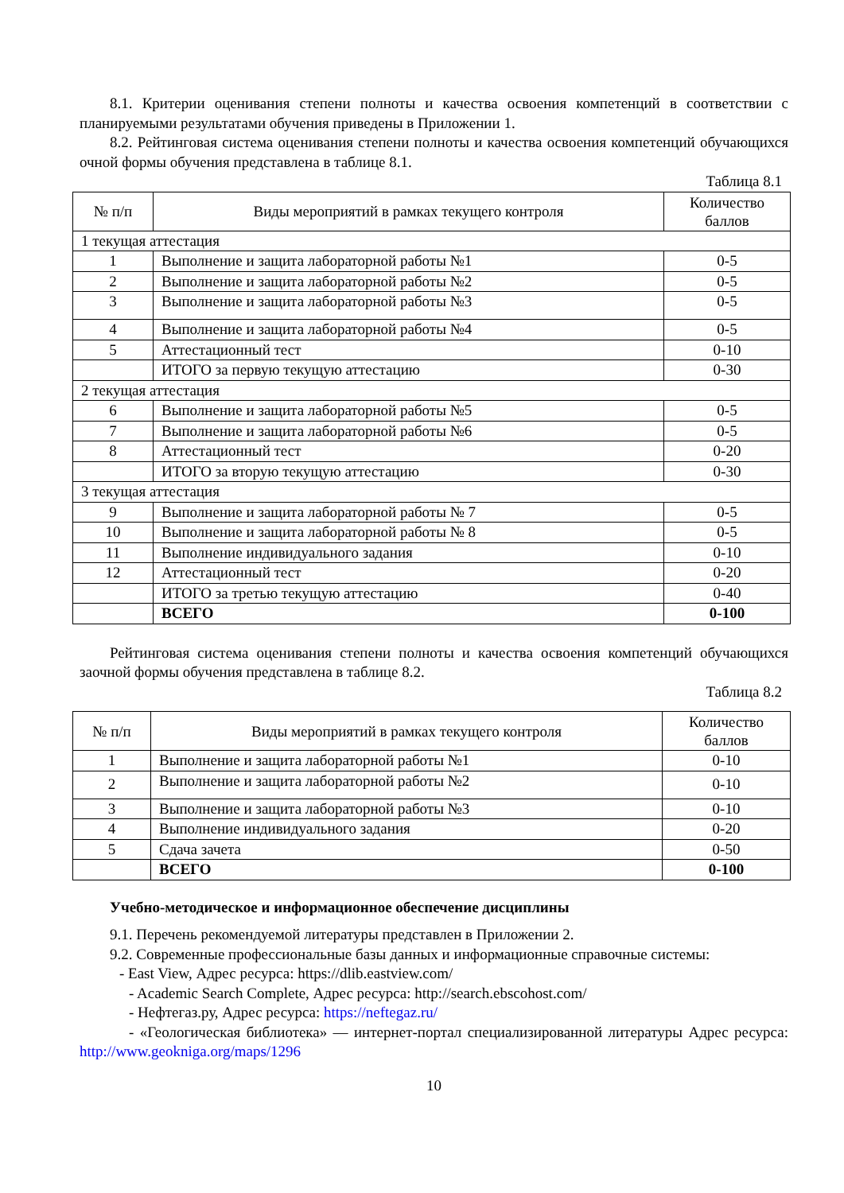8.1. Критерии оценивания степени полноты и качества освоения компетенций в соответствии с планируемыми результатами обучения приведены в Приложении 1.
8.2. Рейтинговая система оценивания степени полноты и качества освоения компетенций обучающихся очной формы обучения представлена в таблице 8.1.
Таблица 8.1
| № п/п | Виды мероприятий в рамках текущего контроля | Количество баллов |
| --- | --- | --- |
| 1 текущая аттестация | | |
| 1 | Выполнение и защита лабораторной работы №1 | 0-5 |
| 2 | Выполнение и защита лабораторной работы №2 | 0-5 |
| 3 | Выполнение и защита лабораторной работы №3 | 0-5 |
| 4 | Выполнение и защита лабораторной работы №4 | 0-5 |
| 5 | Аттестационный тест | 0-10 |
| | ИТОГО за первую текущую аттестацию | 0-30 |
| 2 текущая аттестация | | |
| 6 | Выполнение и защита лабораторной работы №5 | 0-5 |
| 7 | Выполнение и защита лабораторной работы №6 | 0-5 |
| 8 | Аттестационный тест | 0-20 |
| | ИТОГО за вторую текущую аттестацию | 0-30 |
| 3 текущая аттестация | | |
| 9 | Выполнение и защита лабораторной работы № 7 | 0-5 |
| 10 | Выполнение и защита лабораторной работы № 8 | 0-5 |
| 11 | Выполнение индивидуального задания | 0-10 |
| 12 | Аттестационный тест | 0-20 |
| | ИТОГО за третью текущую аттестацию | 0-40 |
| | ВСЕГО | 0-100 |
Рейтинговая система оценивания степени полноты и качества освоения компетенций обучающихся заочной формы обучения представлена в таблице 8.2.
Таблица 8.2
| № п/п | Виды мероприятий в рамках текущего контроля | Количество баллов |
| --- | --- | --- |
| 1 | Выполнение и защита лабораторной работы №1 | 0-10 |
| 2 | Выполнение и защита лабораторной работы №2 | 0-10 |
| 3 | Выполнение и защита лабораторной работы №3 | 0-10 |
| 4 | Выполнение индивидуального задания | 0-20 |
| 5 | Сдача зачета | 0-50 |
| | ВСЕГО | 0-100 |
Учебно-методическое и информационное обеспечение дисциплины
9.1. Перечень рекомендуемой литературы представлен в Приложении 2.
9.2. Современные профессиональные базы данных и информационные справочные системы:
- East View, Адрес ресурса: https://dlib.eastview.com/
- Academic Search Complete, Адрес ресурса: http://search.ebscohost.com/
- Нефтегаз.ру, Адрес ресурса: https://neftegaz.ru/
- «Геологическая библиотека» — интернет-портал специализированной литературы Адрес ресурса: http://www.geokniga.org/maps/1296
10